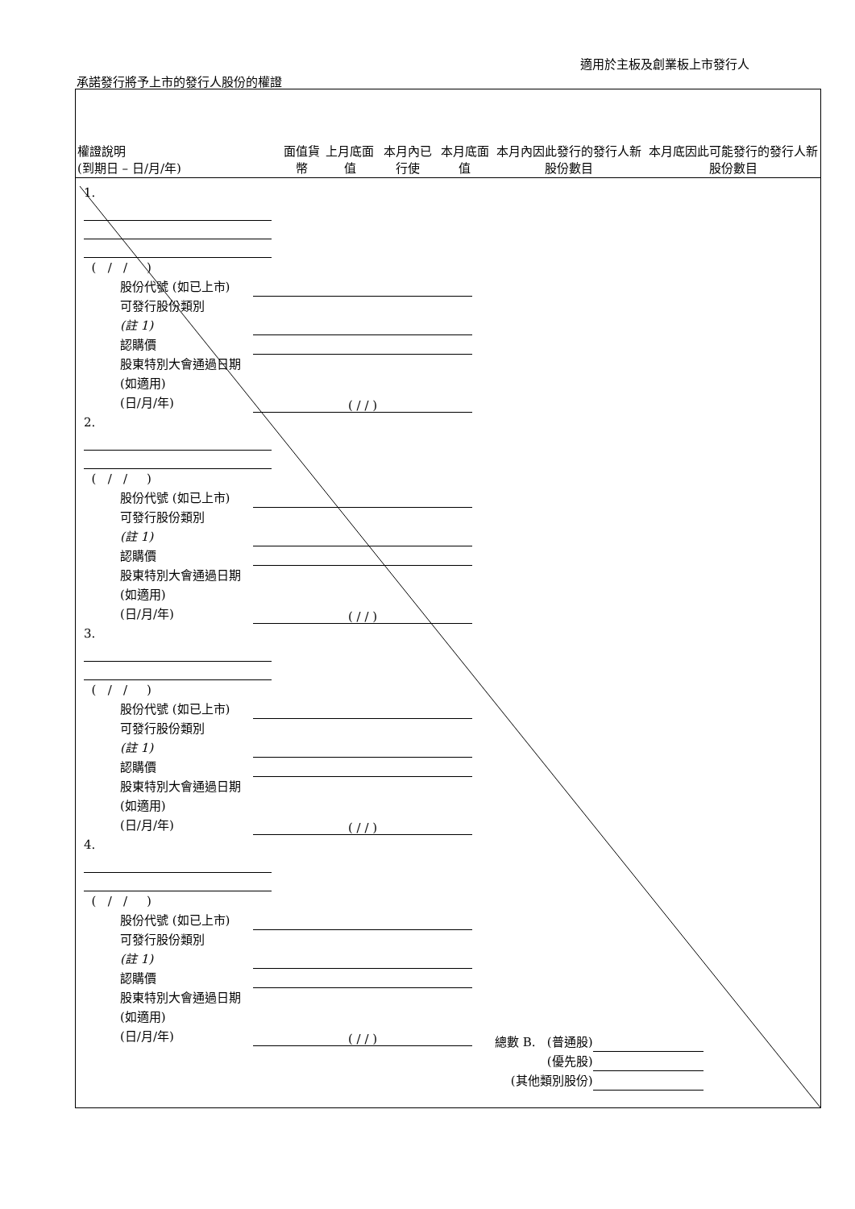適用於主板及創業板上市發行人
承諾發行將予上市的發行人股份的權證
| 權證說明 (到期日 – 日/月/年) | 面值貨幣 | 上月底面值 | 本月內已行使 | 本月底面值 | 本月內因此發行的發行人新股份數目 | 本月底因此可能發行的發行人新股份數目 |
| --- | --- | --- | --- | --- | --- | --- |
1.
( / / )
股份代號 (如已上市)
可發行股份類別
(註 1)
認購價
股東特別大會通過日期 (如適用)
(日/月/年) ( / / )
2.
( / / )
股份代號 (如已上市)
可發行股份類別
(註 1)
認購價
股東特別大會通過日期 (如適用)
(日/月/年) ( / / )
3.
( / / )
股份代號 (如已上市)
可發行股份類別
(註 1)
認購價
股東特別大會通過日期 (如適用)
(日/月/年) ( / / )
4.
( / / )
股份代號 (如已上市)
可發行股份類別
(註 1)
認購價
股東特別大會通過日期 (如適用)
(日/月/年) ( / / )
總數 B. (普通股)
(優先股)
(其他類別股份)